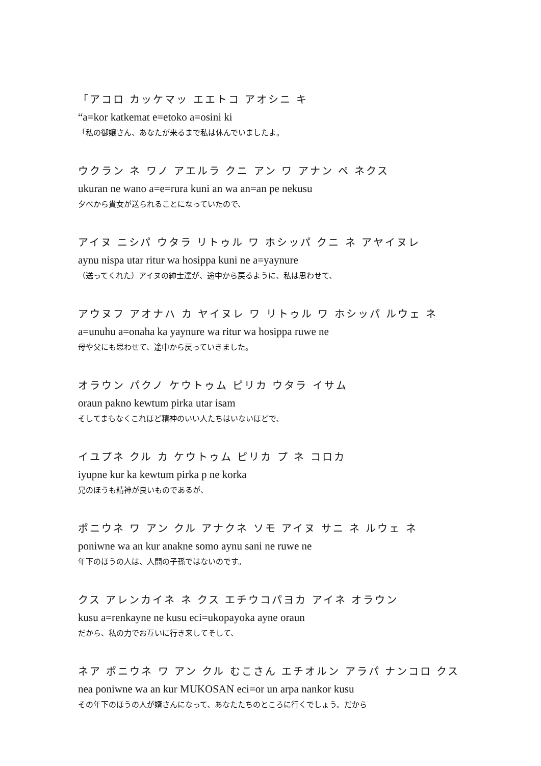「アコロ カッケマッ エエトコ アオシニ キ
“a=kor katkemat e=etoko a=osini ki
「私の御嬢さん、あなたが来るまで私は休んでいましたよ。
ウクラン ネ ワノ アエルラ クニ アン ワ アナン ペ ネクス
ukuran ne wano a=e=rura kuni an wa an=an pe nekusu
夕べから貴女が送られることになっていたので、
アイヌ ニシパ ウタラ リトゥル ワ ホシッパ クニ ネ アヤイヌレ
aynu nispa utar ritur wa hosippa kuni ne a=yaynure
（送ってくれた）アイヌの紳士達が、途中から戻るように、私は思わせて、
アウヌフ アオナハ カ ヤイヌレ ワ リトゥル ワ ホシッパ ルウェ ネ
a=unuhu a=onaha ka yaynure wa ritur wa hosippa ruwe ne
母や父にも思わせて、途中から戻っていきました。
オラウン パクノ ケウトゥム ピリカ ウタラ イサム
oraun pakno kewtum pirka utar isam
そしてまもなくこれほど精神のいい人たちはいないほどで、
イユプネ クル カ ケウトゥム ピリカ プ ネ コロカ
iyupne kur ka kewtum pirka p ne korka
兄のほうも精神が良いものであるが、
ポニウネ ワ アン クル アナクネ ソモ アイヌ サニ ネ ルウェ ネ
poniwne wa an kur anakne somo aynu sani ne ruwe ne
年下のほうの人は、人間の子孫ではないのです。
クス アレンカイネ ネ クス エチウコパヨカ アイネ オラウン
kusu a=renkayne ne kusu eci=ukopayoka ayne oraun
だから、私の力でお互いに行き来してそして、
ネア ポニウネ ワ アン クル むこさん エチオルン アラパ ナンコロ クス
nea poniwne wa an kur MUKOSAN eci=or un arpa nankor kusu
その年下のほうの人が婿さんになって、あなたたちのところに行くでしょう。だから